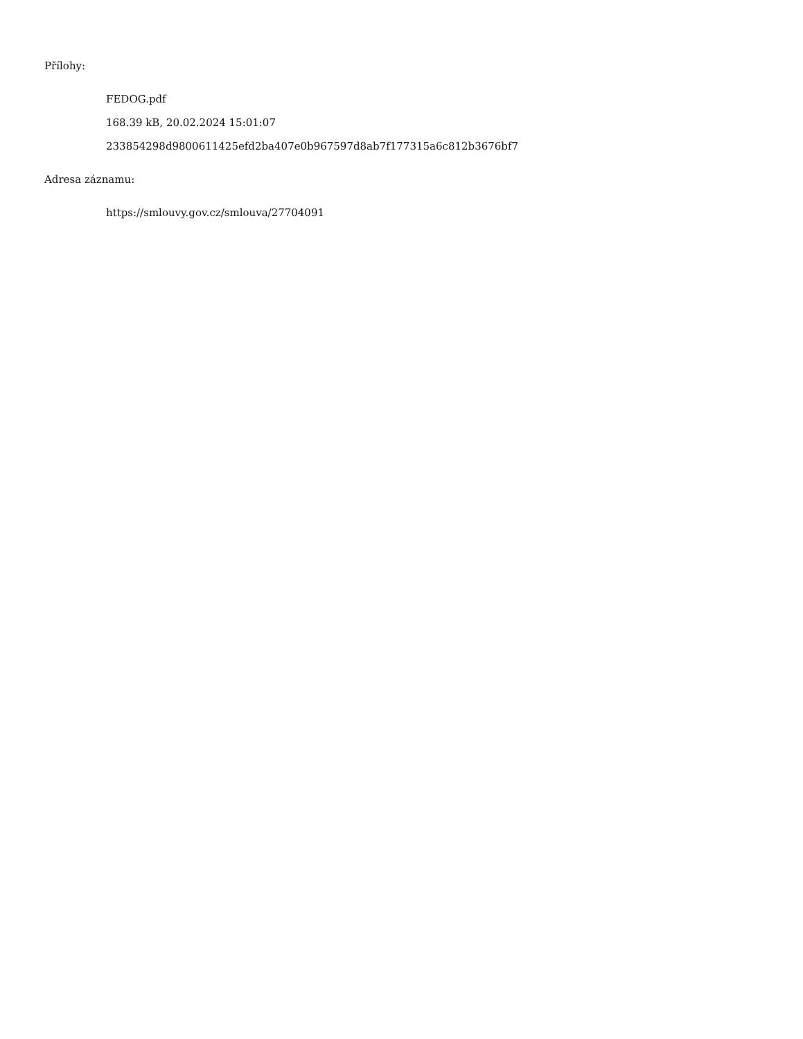Přílohy:
FEDOG.pdf
168.39 kB, 20.02.2024 15:01:07
233854298d9800611425efd2ba407e0b967597d8ab7f177315a6c812b3676bf7
Adresa záznamu:
https://smlouvy.gov.cz/smlouva/27704091